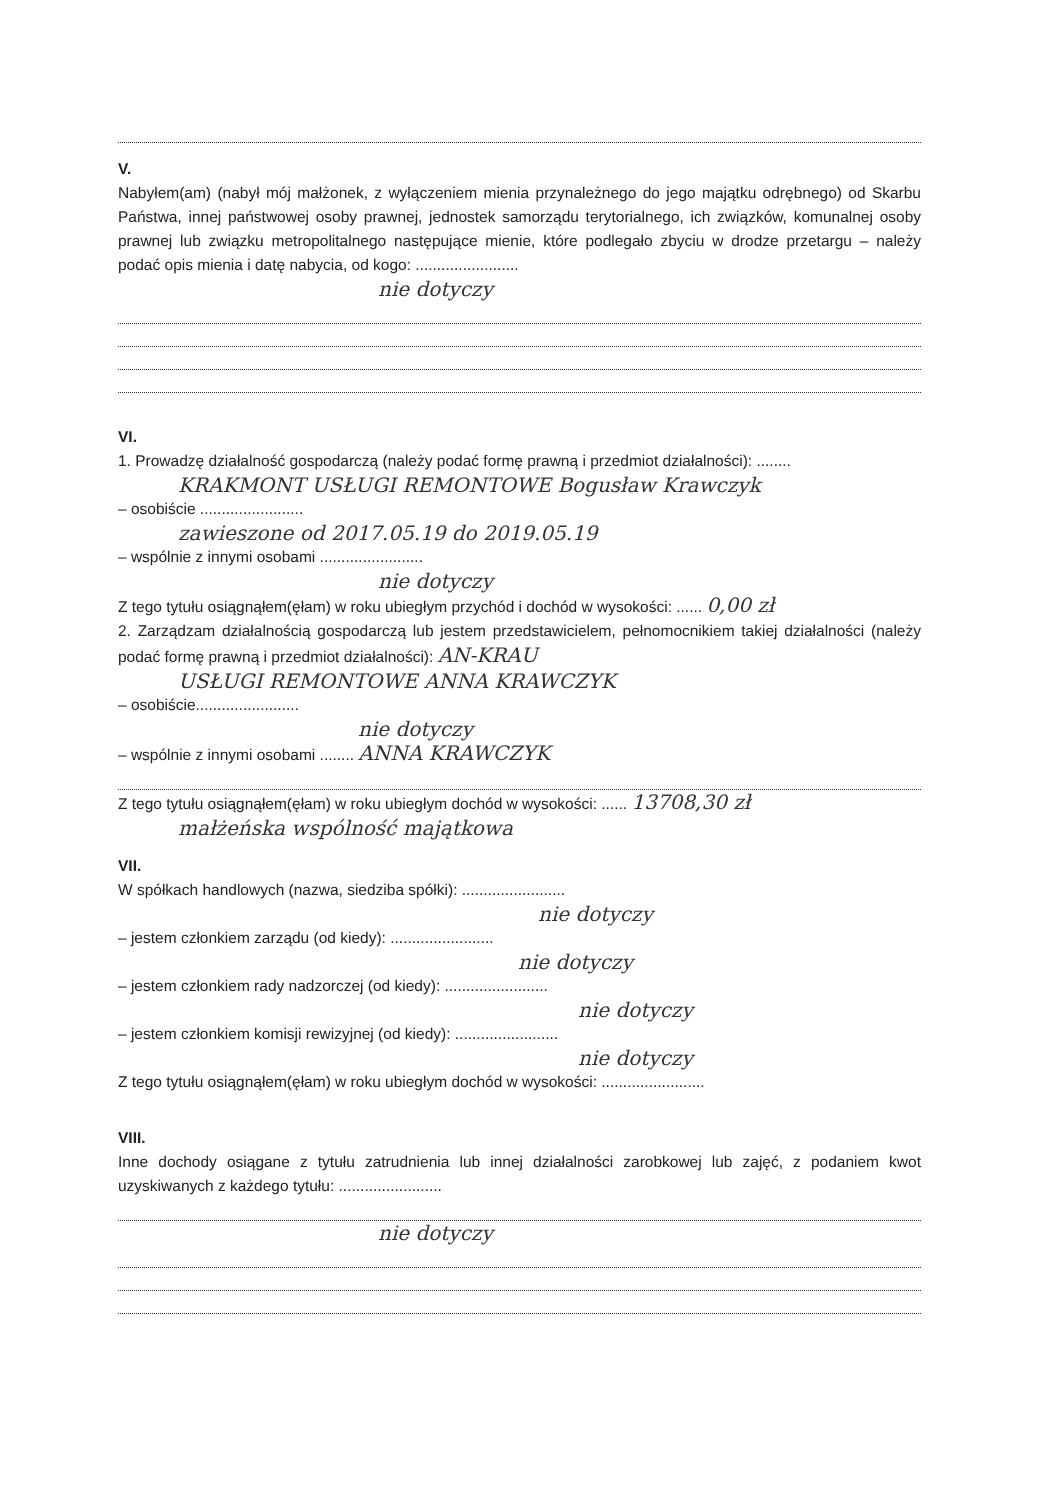V.
Nabyłem(am) (nabył mój małżonek, z wyłączeniem mienia przynależnego do jego majątku odrębnego) od Skarbu Państwa, innej państwowej osoby prawnej, jednostek samorządu terytorialnego, ich związków, komunalnej osoby prawnej lub związku metropolitalnego następujące mienie, które podlegało zbyciu w drodze przetargu – należy podać opis mienia i datę nabycia, od kogo: ........................
nie dotyczy
VI.
1. Prowadzę działalność gospodarczą (należy podać formę prawną i przedmiot działalności): ........
KRAKMONT USŁUGI REMONTOWE Bogusław Krawczyk
– osobiście ........................
zawieszone od 2017.05.19 do 2019.05.19
– wspólnie z innymi osobami ........................
nie dotyczy
Z tego tytułu osiągnąłem(ęłam) w roku ubiegłym przychód i dochód w wysokości: ...... 0,00 zł
2. Zarządzam działalnością gospodarczą lub jestem przedstawicielem, pełnomocnikiem takiej działalności (należy podać formę prawną i przedmiot działalności): AN-KRAU
USŁUGI REMONTOWE ANNA KRAWCZYK
– osobiście........................
nie dotyczy
– wspólnie z innymi osobami ........ ANNA KRAWCZYK
Z tego tytułu osiągnąłem(ęłam) w roku ubiegłym dochód w wysokości: ...... 13708,30 zł
małżeńska wspólność majątkowa
VII.
W spółkach handlowych (nazwa, siedziba spółki): ........................
nie dotyczy
– jestem członkiem zarządu (od kiedy): ........................
nie dotyczy
– jestem członkiem rady nadzorczej (od kiedy): ........................
nie dotyczy
– jestem członkiem komisji rewizyjnej (od kiedy): ........................
nie dotyczy
Z tego tytułu osiągnąłem(ęłam) w roku ubiegłym dochód w wysokości: ........................
VIII.
Inne dochody osiągane z tytułu zatrudnienia lub innej działalności zarobkowej lub zajęć, z podaniem kwot uzyskiwanych z każdego tytułu: ........................
nie dotyczy